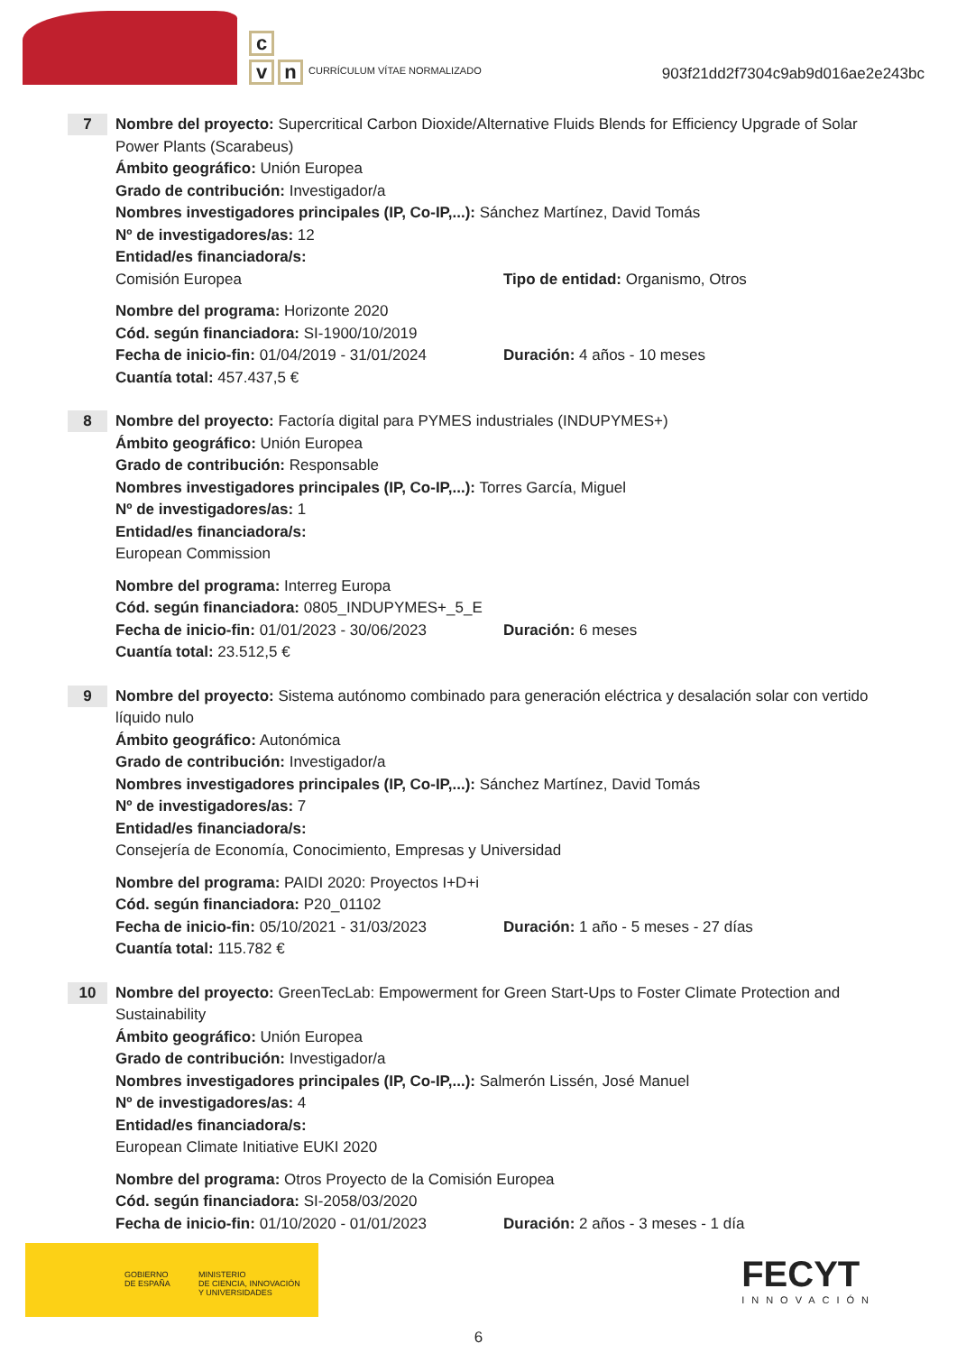c
v n
CURRÍCULUM VÍTAE NORMALIZADO
903f21dd2f7304c9ab9d016ae2e243bc
7
Nombre del proyecto: Supercritical Carbon Dioxide/Alternative Fluids Blends for Efficiency Upgrade of Solar Power Plants (Scarabeus)
Ámbito geográfico: Unión Europea
Grado de contribución: Investigador/a
Nombres investigadores principales (IP, Co-IP,...): Sánchez Martínez, David Tomás
Nº de investigadores/as: 12
Entidad/es financiadora/s:
Comisión Europea Tipo de entidad: Organismo, Otros
Nombre del programa: Horizonte 2020
Cód. según financiadora: SI-1900/10/2019
Fecha de inicio-fin: 01/04/2019 - 31/01/2024
Duración: 4 años - 10 meses
Cuantía total: 457.437,5 €
8
Nombre del proyecto: Factoría digital para PYMES industriales (INDUPYMES+)
Ámbito geográfico: Unión Europea
Grado de contribución: Responsable
Nombres investigadores principales (IP, Co-IP,...): Torres García, Miguel
Nº de investigadores/as: 1
Entidad/es financiadora/s:
European Commission
Nombre del programa: Interreg Europa
Cód. según financiadora: 0805_INDUPYMES+_5_E
Fecha de inicio-fin: 01/01/2023 - 30/06/2023
Duración: 6 meses
Cuantía total: 23.512,5 €
9
Nombre del proyecto: Sistema autónomo combinado para generación eléctrica y desalación solar con vertido líquido nulo
Ámbito geográfico: Autonómica
Grado de contribución: Investigador/a
Nombres investigadores principales (IP, Co-IP,...): Sánchez Martínez, David Tomás
Nº de investigadores/as: 7
Entidad/es financiadora/s:
Consejería de Economía, Conocimiento, Empresas y Universidad
Nombre del programa: PAIDI 2020: Proyectos I+D+i
Cód. según financiadora: P20_01102
Fecha de inicio-fin: 05/10/2021 - 31/03/2023
Duración: 1 año - 5 meses - 27 días
Cuantía total: 115.782 €
10
Nombre del proyecto: GreenTecLab: Empowerment for Green Start-Ups to Foster Climate Protection and Sustainability
Ámbito geográfico: Unión Europea
Grado de contribución: Investigador/a
Nombres investigadores principales (IP, Co-IP,...): Salmerón Lissén, José Manuel
Nº de investigadores/as: 4
Entidad/es financiadora/s:
European Climate Initiative EUKI 2020
Nombre del programa: Otros Proyecto de la Comisión Europea
Cód. según financiadora: SI-2058/03/2020
Fecha de inicio-fin: 01/10/2020 - 01/01/2023
Duración: 2 años - 3 meses - 1 día
GOBIERNO
DE ESPAÑA
MINISTERIO
DE CIENCIA, INNOVACIÓN
Y UNIVERSIDADES
FECYT
INNOVACIÓN
6